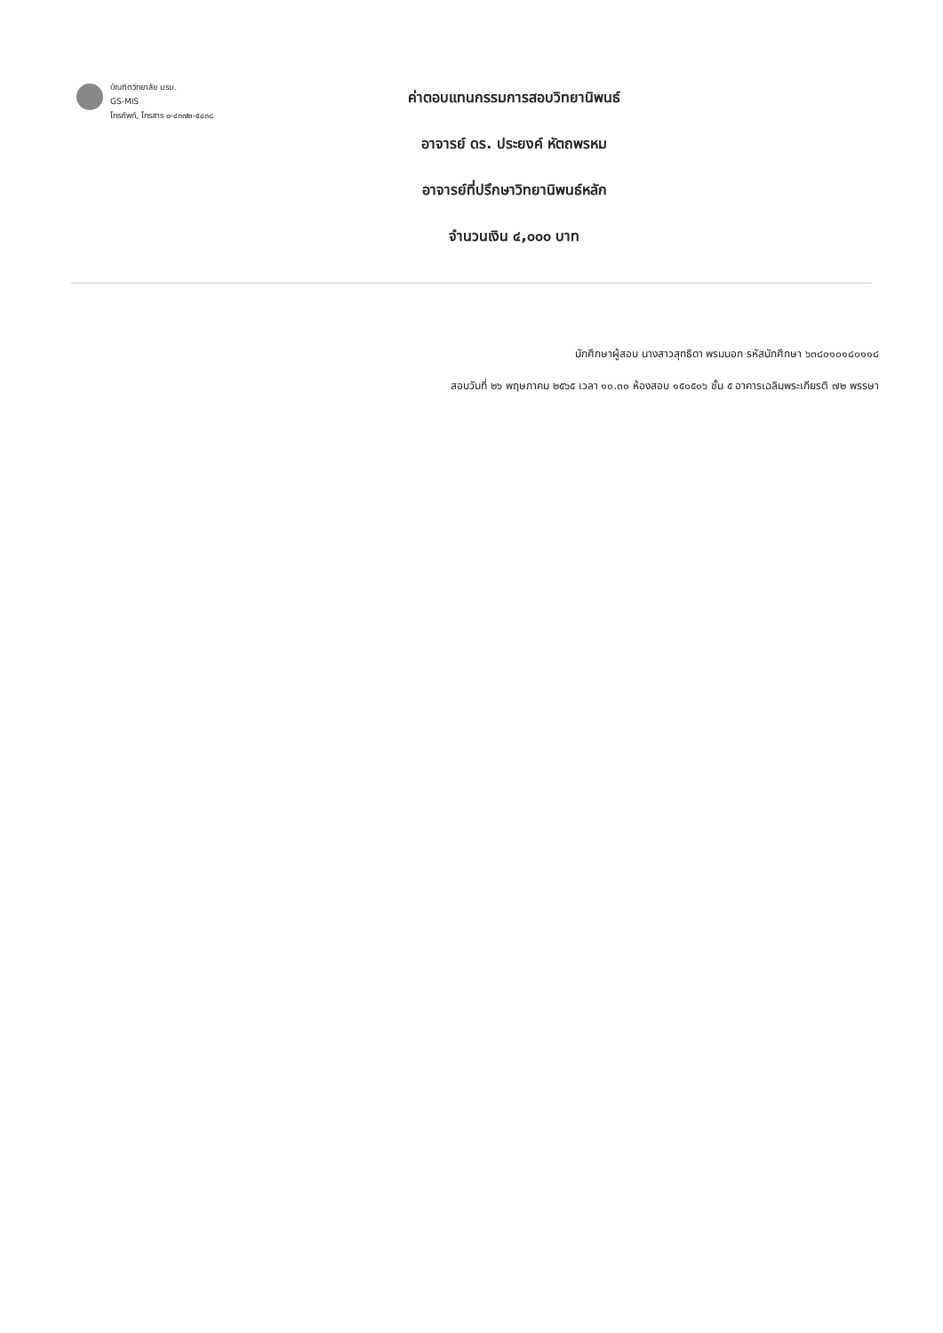บัณฑิตวิทยาลัย มรม.
GS-MIS
โทรศัพท์, โทรสาร ๐-๔๓๗๒-๕๔๓๘
ค่าตอบแทนกรรมการสอบวิทยานิพนธ์
อาจารย์ ดร. ประยงค์ หัตถพรหม
อาจารย์ที่ปรึกษาวิทยานิพนธ์หลัก
จำนวนเงิน ๔,๐๐๐ บาท
นักศึกษาผู้สอบ นางสาวสุทธิดา พรมนอก รหัสนักศึกษา ๖๓๘๐๑๐๑๘๐๑๑๘
สอบวันที่ ๒๖ พฤษภาคม ๒๕๖๕ เวลา ๑๐.๓๐ ห้องสอบ ๑๕๐๕๐๖ ชั้น ๕ อาคารเฉลิมพระเกียรติ ๗๒ พรรษา